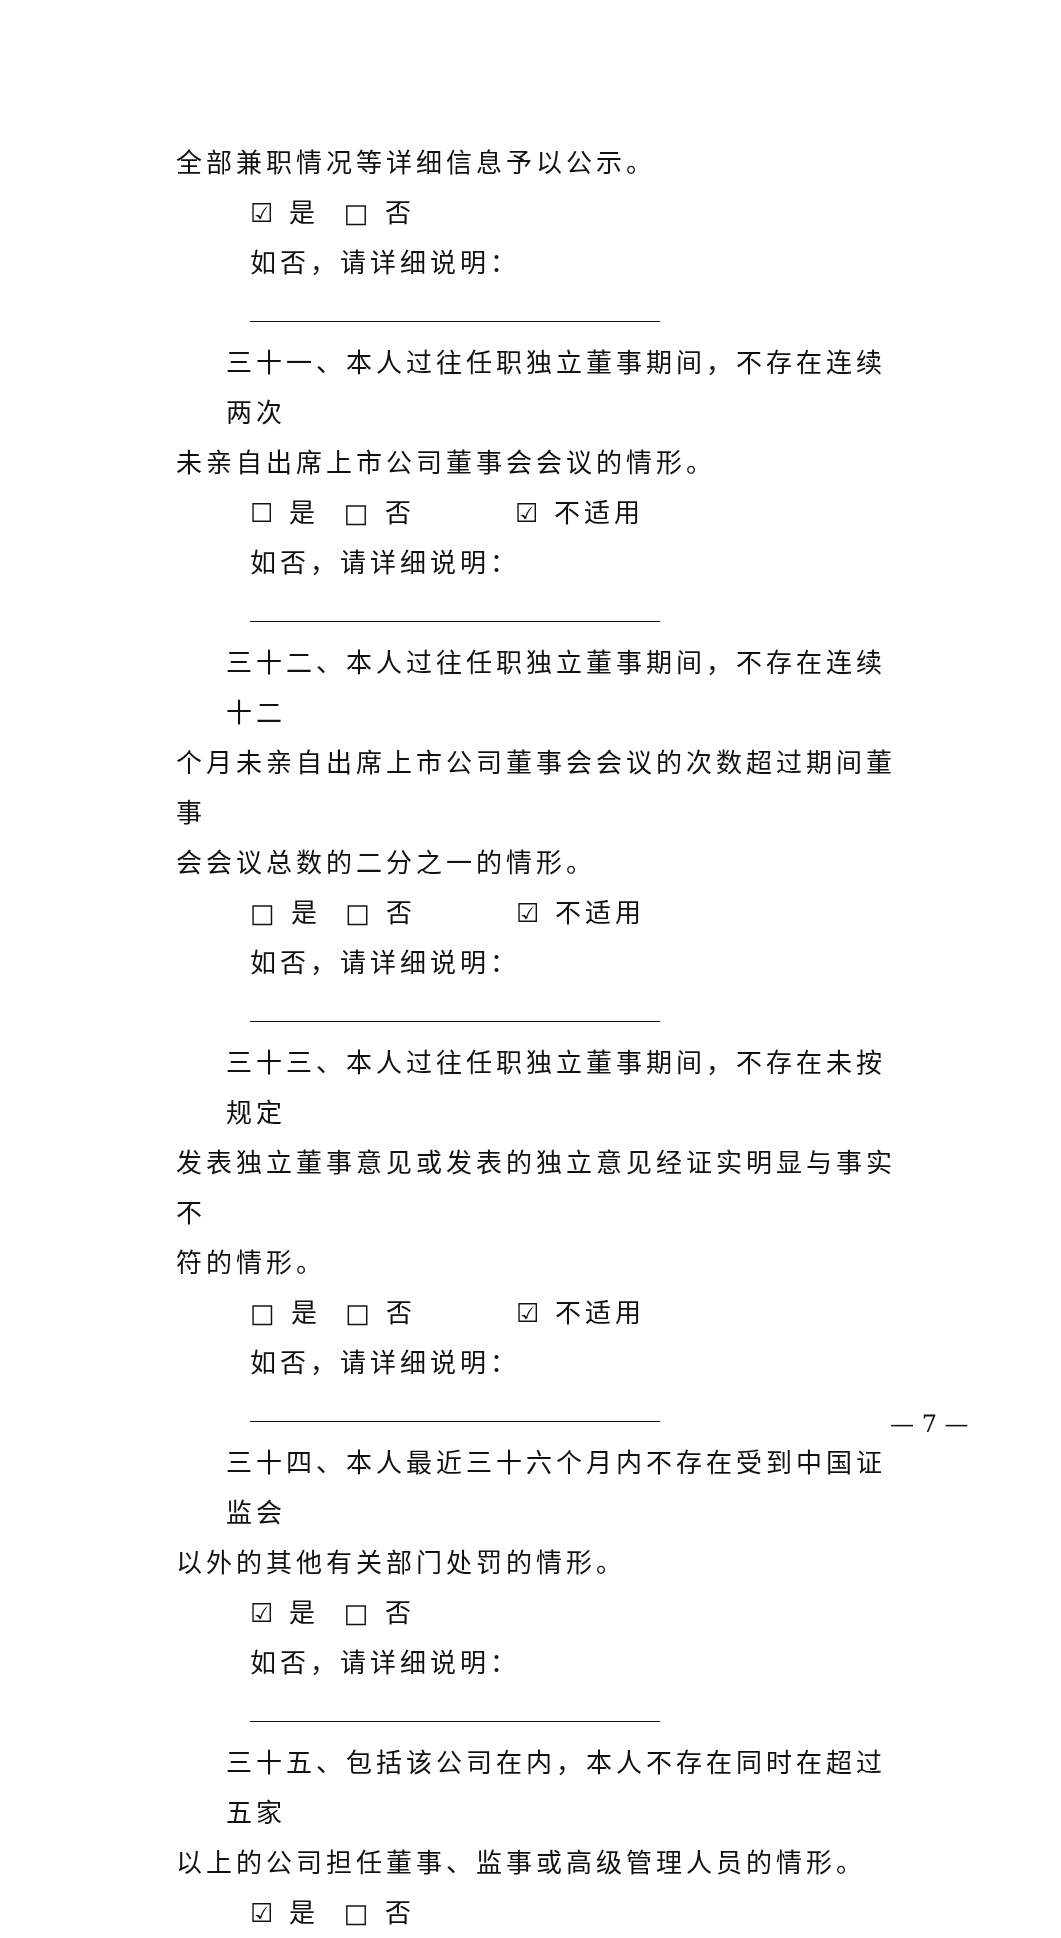全部兼职情况等详细信息予以公示。
☑ 是 □ 否
如否，请详细说明：
三十一、本人过往任职独立董事期间，不存在连续两次
未亲自出席上市公司董事会会议的情形。
☐ 是 □ 否 ☑ 不适用
如否，请详细说明：
三十二、本人过往任职独立董事期间，不存在连续十二
个月未亲自出席上市公司董事会会议的次数超过期间董事
会会议总数的二分之一的情形。
□ 是 □ 否 ☑ 不适用
如否，请详细说明：
三十三、本人过往任职独立董事期间，不存在未按规定
发表独立董事意见或发表的独立意见经证实明显与事实不
符的情形。
□ 是 □ 否 ☑ 不适用
如否，请详细说明：
三十四、本人最近三十六个月内不存在受到中国证监会
以外的其他有关部门处罚的情形。
☑ 是 □ 否
如否，请详细说明：
三十五、包括该公司在内，本人不存在同时在超过五家
以上的公司担任董事、监事或高级管理人员的情形。
☑ 是 □ 否
— 7 —